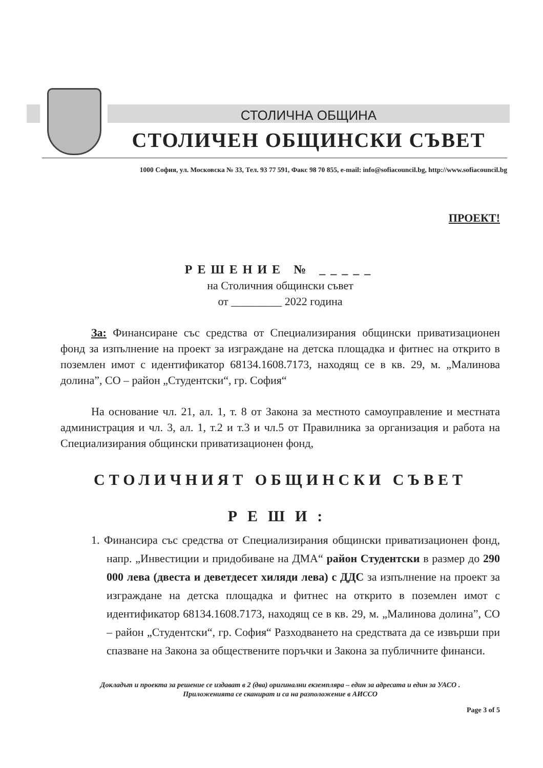СТОЛИЧНА ОБЩИНА
СТОЛИЧЕН ОБЩИНСКИ СЪВЕТ
1000 София, ул. Московска № 33, Тел. 93 77 591, Факс 98 70 855, e-mail: info@sofiacouncil.bg, http://www.sofiacouncil.bg
ПРОЕКТ!
РЕШЕНИЕ № _____
на Столичния общински съвет
от _________ 2022 година
За: Финансиране със средства от Специализирания общински приватизационен фонд за изпълнение на проект за изграждане на детска площадка и фитнес на открито в поземлен имот с идентификатор 68134.1608.7173, находящ се в кв. 29, м. „Малинова долина”, СО – район „Студентски“, гр. София“
На основание чл. 21, ал. 1, т. 8 от Закона за местното самоуправление и местната администрация и чл. 3, ал. 1, т.2 и т.3 и чл.5 от Правилника за организация и работа на Специализирания общински приватизационен фонд,
СТОЛИЧНИЯТ ОБЩИНСКИ СЪВЕТ
РЕШИ:
1. Финансира със средства от Специализирания общински приватизационен фонд, напр. „Инвестиции и придобиване на ДМА“ район Студентски в размер до 290 000 лева (двеста и деветдесет хиляди лева) с ДДС за изпълнение на проект за изграждане на детска площадка и фитнес на открито в поземлен имот с идентификатор 68134.1608.7173, находящ се в кв. 29, м. „Малинова долина”, СО – район „Студентски“, гр. София“ Разходването на средствата да се извърши при спазване на Закона за обществените поръчки и Закона за публичните финанси.
Докладът и проекта за решение се издават в 2 (два) оригинални екземпляра – един за адресата и един за УАСО .
Приложенията се сканират и са на разположение в АИССО
Page 3 of 5